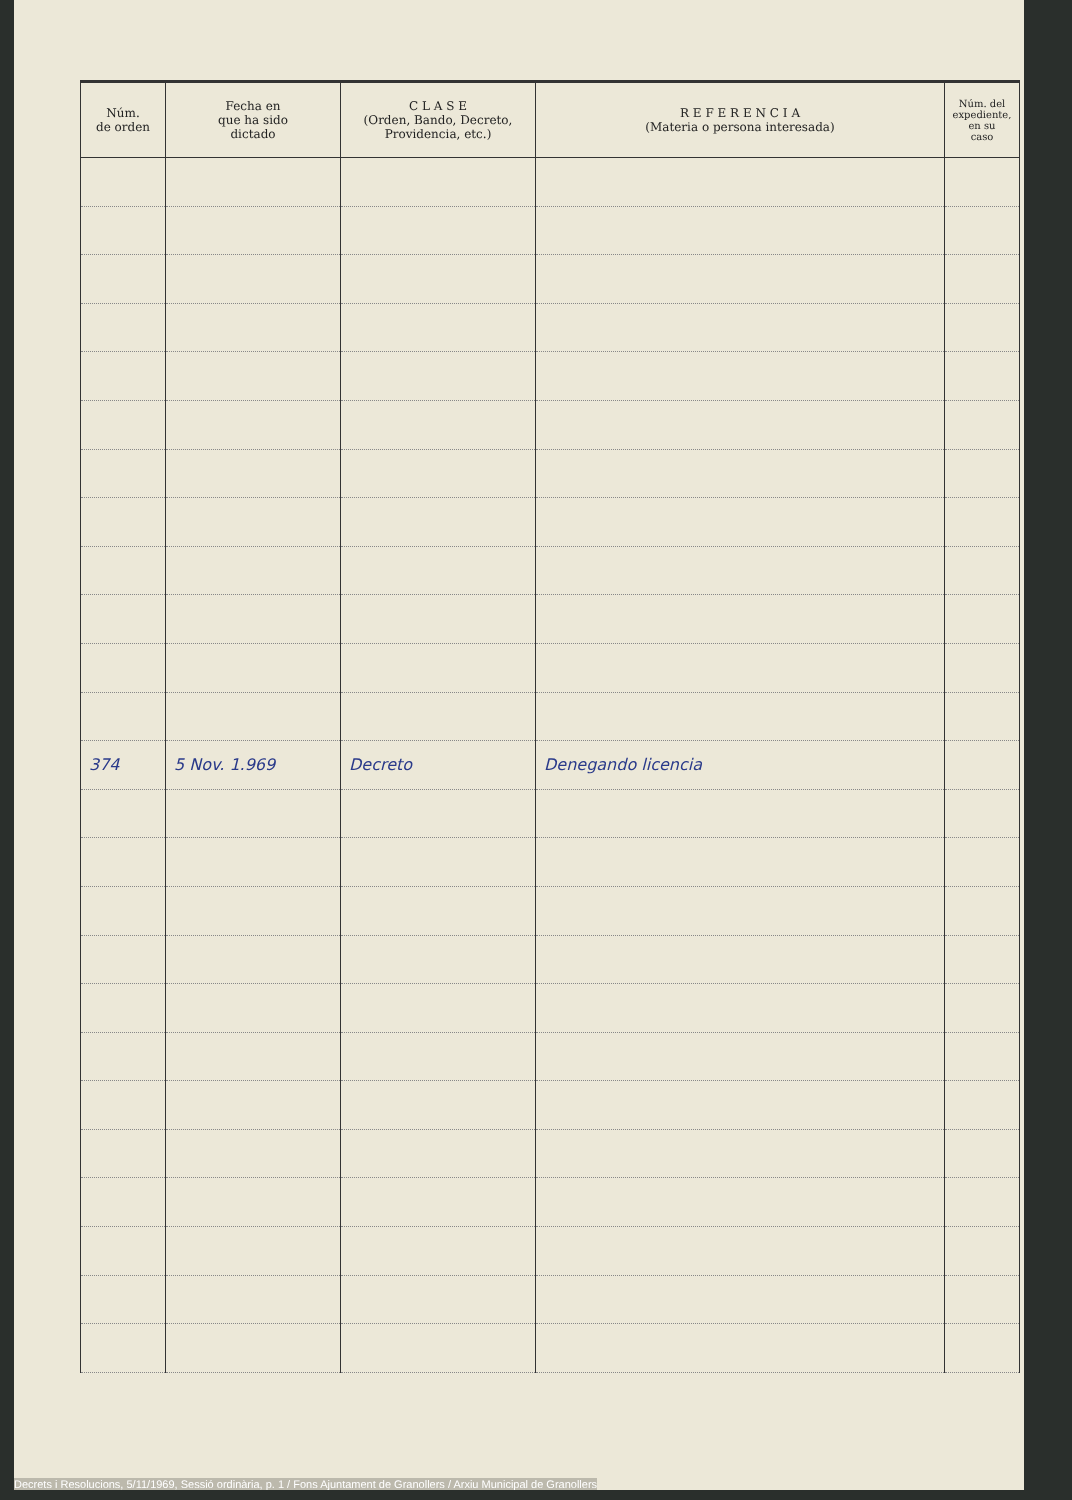| Núm. de orden | Fecha en que ha sido dictado | C L A S E (Orden, Bando, Decreto, Providencia, etc.) | R E F E R E N C I A (Materia o persona interesada) | Núm. del expediente, en su caso |
| --- | --- | --- | --- | --- |
| 374 | 5 Nov. 1.969 | Decreto | Denegando licencia | |
Decrets i Resolucions, 5/11/1969, Sessió ordinària, p. 1 / Fons Ajuntament de Granollers / Arxiu Municipal de Granollers